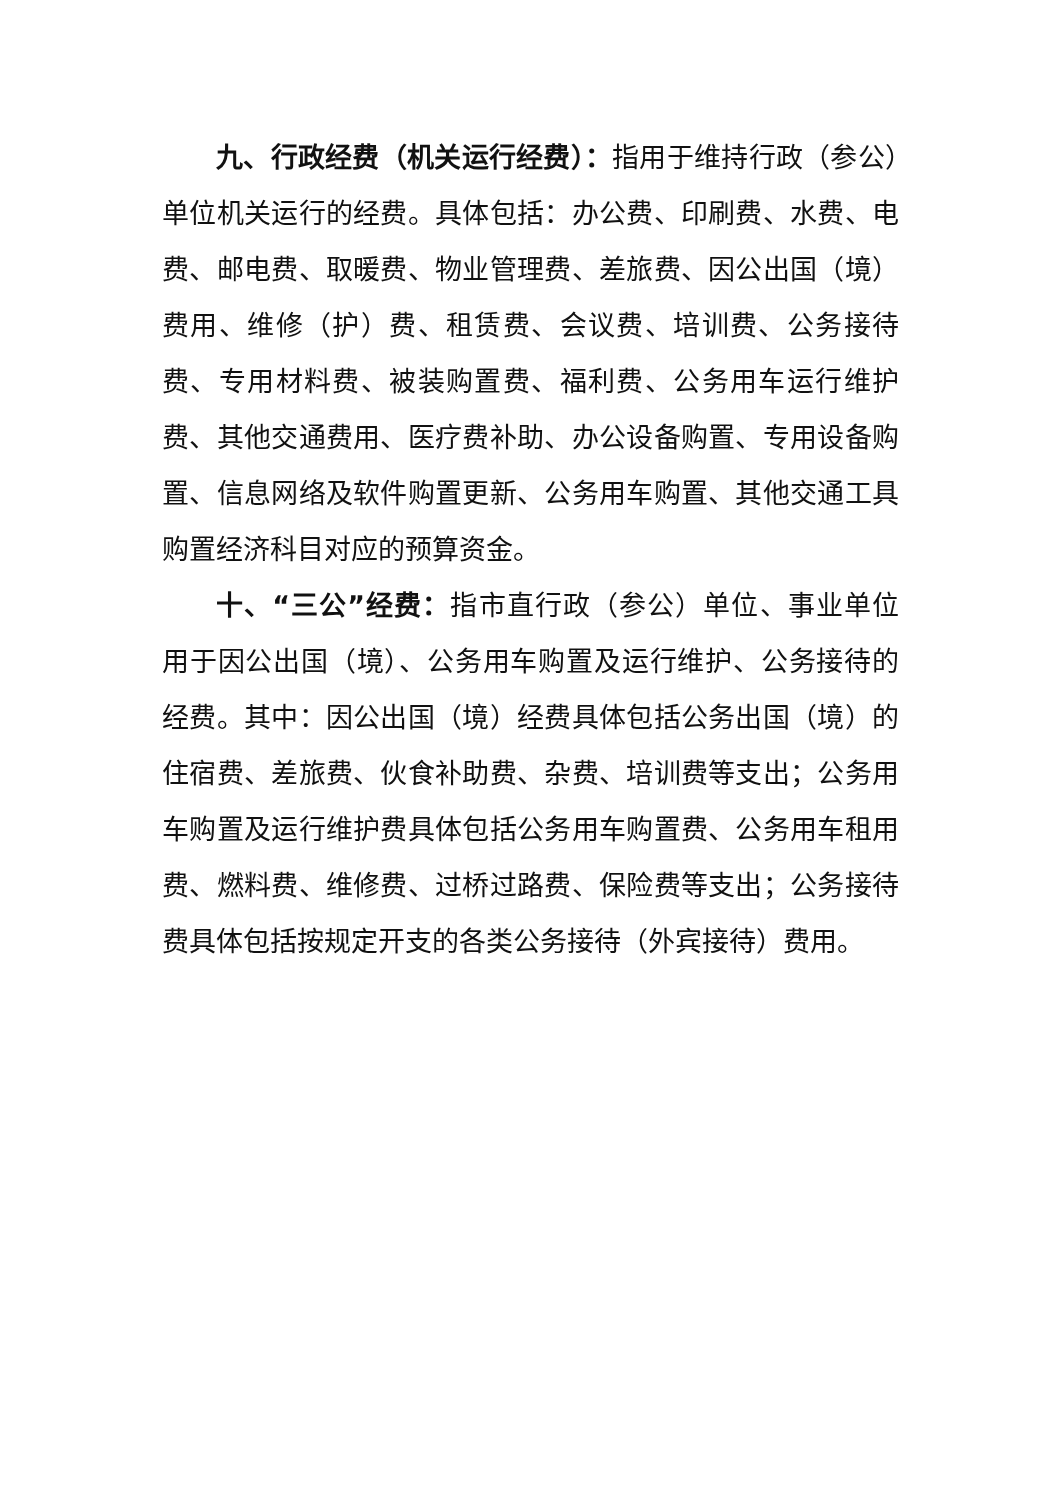九、行政经费（机关运行经费）：指用于维持行政（参公）单位机关运行的经费。具体包括：办公费、印刷费、水费、电费、邮电费、取暖费、物业管理费、差旅费、因公出国（境）费用、维修（护）费、租赁费、会议费、培训费、公务接待费、专用材料费、被装购置费、福利费、公务用车运行维护费、其他交通费用、医疗费补助、办公设备购置、专用设备购置、信息网络及软件购置更新、公务用车购置、其他交通工具购置经济科目对应的预算资金。
十、“三公”经费：指市直行政（参公）单位、事业单位用于因公出国（境）、公务用车购置及运行维护、公务接待的经费。其中：因公出国（境）经费具体包括公务出国（境）的住宿费、差旅费、伙食补助费、杂费、培训费等支出；公务用车购置及运行维护费具体包括公务用车购置费、公务用车租用费、燃料费、维修费、过桥过路费、保险费等支出；公务接待费具体包括按规定开支的各类公务接待（外宾接待）费用。